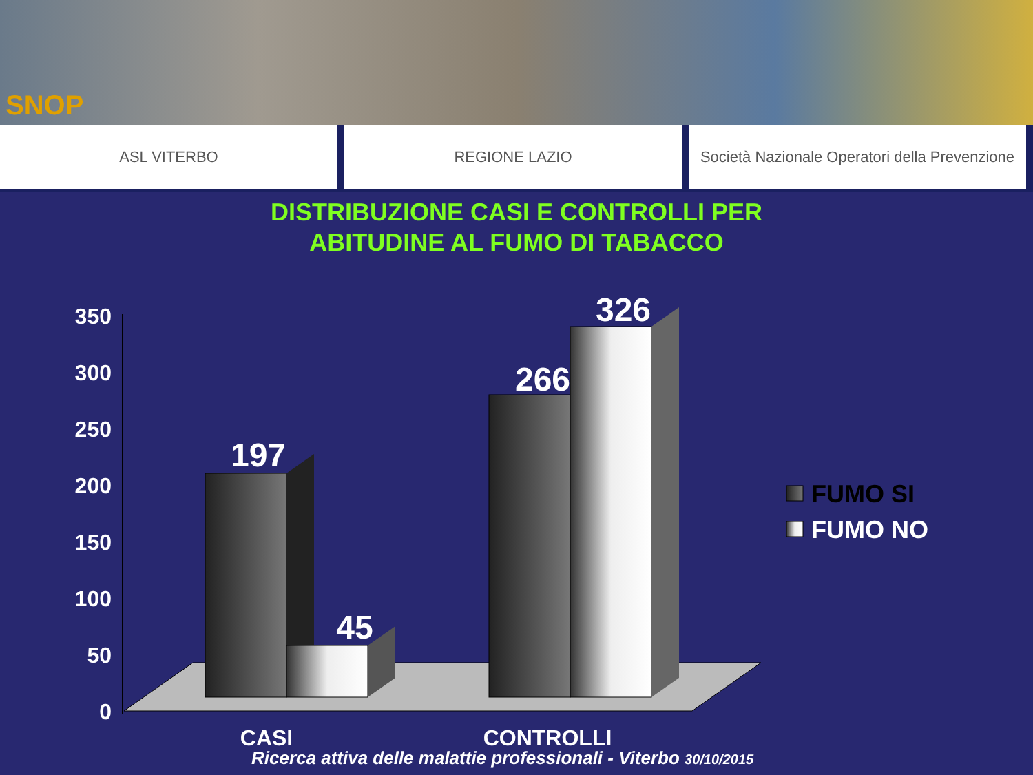SNOP
ASL VITERBO REGIONE LAZIO Società Nazionale Operatori della Prevenzione
DISTRIBUZIONE CASI E CONTROLLI PER
ABITUDINE AL FUMO DI TABACCO
350
300
250
200
150
100
50
0
197
45
266
326
CASI
CONTROLLI
FUMO SI
FUMO NO
Ricerca attiva delle malattie professionali - Viterbo 30/10/2015